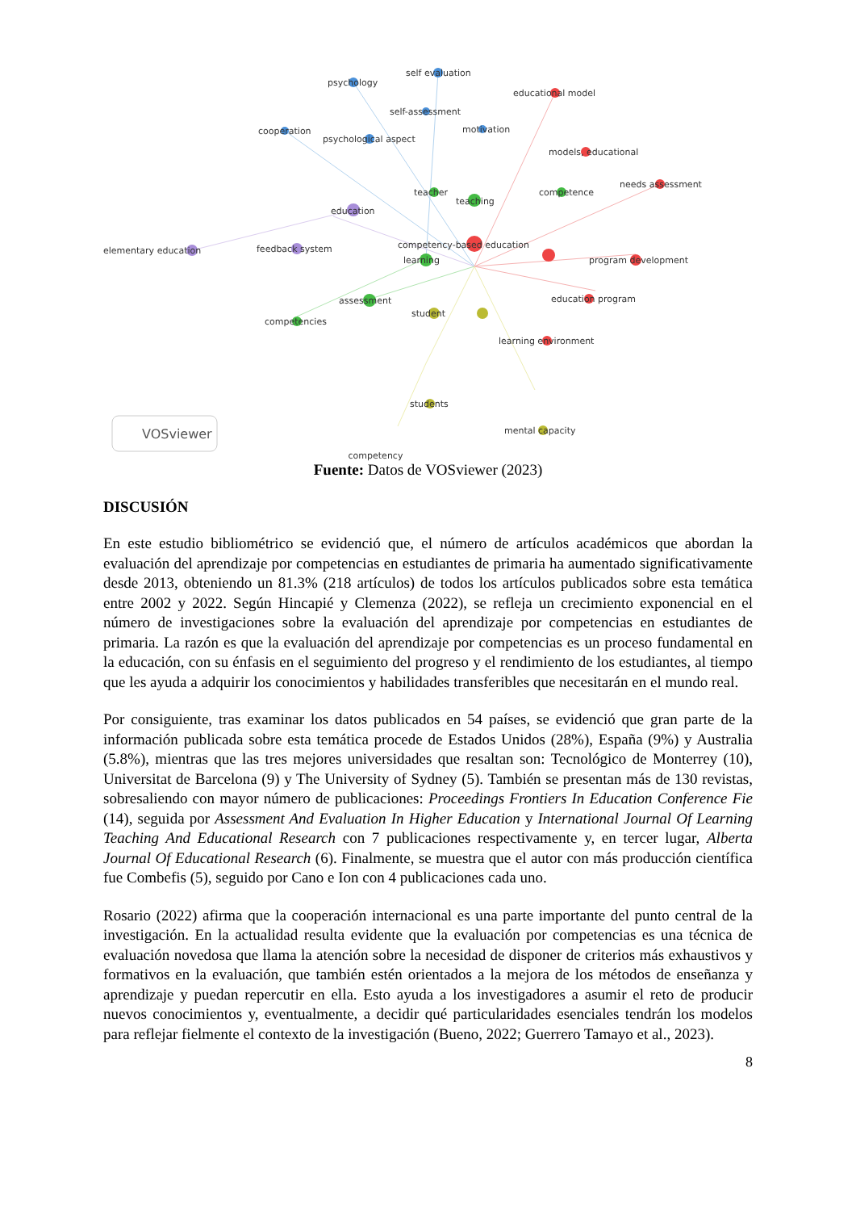psychology
self evaluation
educational model
self-assessment
cooperation
psychological aspect
motivation
models, educational
needs assessment
teacher
teaching
competence
education
elementary education
feedback system
competency-based education
learning
program development
assessment
education program
student
competencies
learning environment
students
mental capacity
VOSviewer
competency
Fuente: Datos de VOSviewer (2023)
DISCUSIÓN
En este estudio bibliométrico se evidenció que, el número de artículos académicos que abordan la evaluación del aprendizaje por competencias en estudiantes de primaria ha aumentado significativamente desde 2013, obteniendo un 81.3% (218 artículos) de todos los artículos publicados sobre esta temática entre 2002 y 2022. Según Hincapié y Clemenza (2022), se refleja un crecimiento exponencial en el número de investigaciones sobre la evaluación del aprendizaje por competencias en estudiantes de primaria. La razón es que la evaluación del aprendizaje por competencias es un proceso fundamental en la educación, con su énfasis en el seguimiento del progreso y el rendimiento de los estudiantes, al tiempo que les ayuda a adquirir los conocimientos y habilidades transferibles que necesitarán en el mundo real.
Por consiguiente, tras examinar los datos publicados en 54 países, se evidenció que gran parte de la información publicada sobre esta temática procede de Estados Unidos (28%), España (9%) y Australia (5.8%), mientras que las tres mejores universidades que resaltan son: Tecnológico de Monterrey (10), Universitat de Barcelona (9) y The University of Sydney (5). También se presentan más de 130 revistas, sobresaliendo con mayor número de publicaciones: Proceedings Frontiers In Education Conference Fie (14), seguida por Assessment And Evaluation In Higher Education y International Journal Of Learning Teaching And Educational Research con 7 publicaciones respectivamente y, en tercer lugar, Alberta Journal Of Educational Research (6). Finalmente, se muestra que el autor con más producción científica fue Combefis (5), seguido por Cano e Ion con 4 publicaciones cada uno.
Rosario (2022) afirma que la cooperación internacional es una parte importante del punto central de la investigación. En la actualidad resulta evidente que la evaluación por competencias es una técnica de evaluación novedosa que llama la atención sobre la necesidad de disponer de criterios más exhaustivos y formativos en la evaluación, que también estén orientados a la mejora de los métodos de enseñanza y aprendizaje y puedan repercutir en ella. Esto ayuda a los investigadores a asumir el reto de producir nuevos conocimientos y, eventualmente, a decidir qué particularidades esenciales tendrán los modelos para reflejar fielmente el contexto de la investigación (Bueno, 2022; Guerrero Tamayo et al., 2023).
8